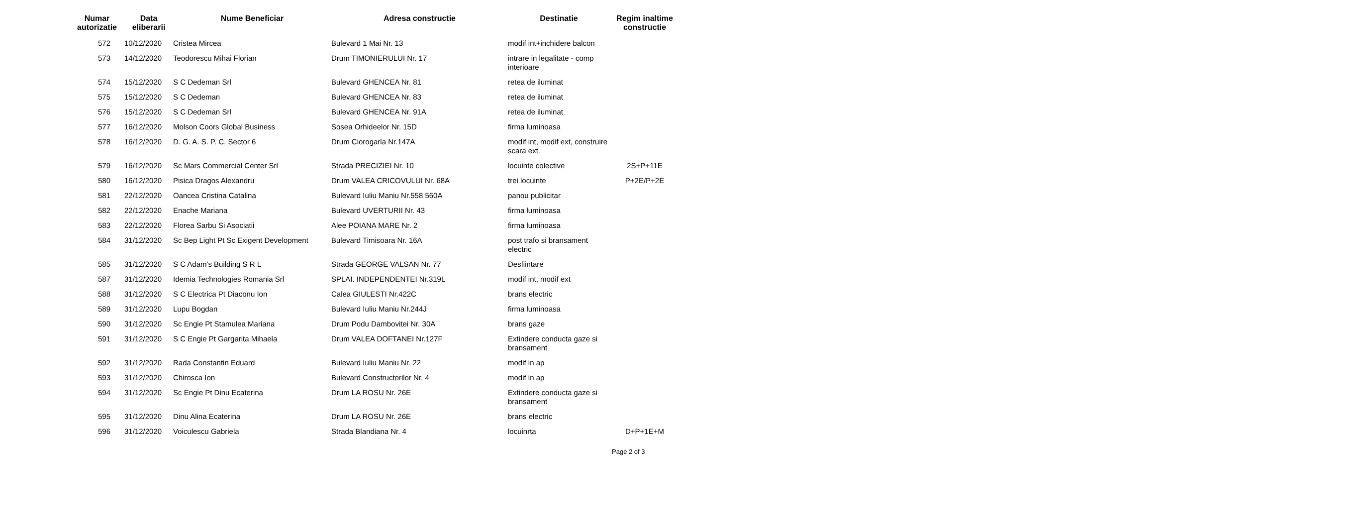| Numar autorizatie | Data eliberarii | Nume Beneficiar | Adresa constructie | Destinatie | Regim inaltime constructie |
| --- | --- | --- | --- | --- | --- |
| 572 | 10/12/2020 | Cristea Mircea | Bulevard 1 Mai Nr. 13 | modif int+inchidere balcon | |
| 573 | 14/12/2020 | Teodorescu Mihai Florian | Drum TIMONIERULUI Nr. 17 | intrare in legalitate - comp interioare | |
| 574 | 15/12/2020 | S C Dedeman Srl | Bulevard GHENCEA Nr. 81 | retea de iluminat | |
| 575 | 15/12/2020 | S C Dedeman | Bulevard GHENCEA Nr. 83 | retea de iluminat | |
| 576 | 15/12/2020 | S C Dedeman Srl | Bulevard GHENCEA Nr. 91A | retea de iluminat | |
| 577 | 16/12/2020 | Molson Coors Global Business | Sosea Orhideelor Nr. 15D | firma luminoasa | |
| 578 | 16/12/2020 | D. G. A. S. P. C. Sector 6 | Drum Ciorogarla Nr.147A | modif int, modif ext, construire scara ext. | |
| 579 | 16/12/2020 | Sc Mars Commercial Center Srl | Strada PRECIZIEI Nr. 10 | locuinte colective | 2S+P+11E |
| 580 | 16/12/2020 | Pisica Dragos Alexandru | Drum VALEA CRICOVULUI Nr. 68A | trei locuinte | P+2E/P+2E |
| 581 | 22/12/2020 | Oancea Cristina Catalina | Bulevard Iuliu Maniu Nr.558 560A | panou publicitar | |
| 582 | 22/12/2020 | Enache Mariana | Bulevard UVERTURII Nr. 43 | firma luminoasa | |
| 583 | 22/12/2020 | Florea Sarbu Si Asociatii | Alee POIANA MARE Nr. 2 | firma luminoasa | |
| 584 | 31/12/2020 | Sc Bep Light Pt Sc Exigent Development | Bulevard Timisoara Nr. 16A | post trafo si bransament electric | |
| 585 | 31/12/2020 | S C Adam's Building S R L | Strada GEORGE VALSAN Nr. 77 | Desfiintare | |
| 587 | 31/12/2020 | Idemia Technologies Romania Srl | SPLAI. INDEPENDENTEI Nr.319L | modif int, modif ext | |
| 588 | 31/12/2020 | S C Electrica Pt Diaconu Ion | Calea GIULESTI Nr.422C | brans electric | |
| 589 | 31/12/2020 | Lupu Bogdan | Bulevard Iuliu Maniu Nr.244J | firma luminoasa | |
| 590 | 31/12/2020 | Sc Engie Pt Stamulea Mariana | Drum Podu Dambovitei Nr. 30A | brans gaze | |
| 591 | 31/12/2020 | S C Engie Pt Gargarita Mihaela | Drum VALEA DOFTANEI Nr.127F | Extindere conducta gaze si bransament | |
| 592 | 31/12/2020 | Rada Constantin Eduard | Bulevard Iuliu Maniu Nr. 22 | modif in ap | |
| 593 | 31/12/2020 | Chirosca Ion | Bulevard Constructorilor Nr. 4 | modif in ap | |
| 594 | 31/12/2020 | Sc Engie Pt Dinu Ecaterina | Drum LA ROSU Nr. 26E | Extindere conducta gaze si bransament | |
| 595 | 31/12/2020 | Dinu Alina Ecaterina | Drum LA ROSU Nr. 26E | brans electric | |
| 596 | 31/12/2020 | Voiculescu Gabriela | Strada Blandiana Nr. 4 | locuinrta | D+P+1E+M |
Page 2 of 3